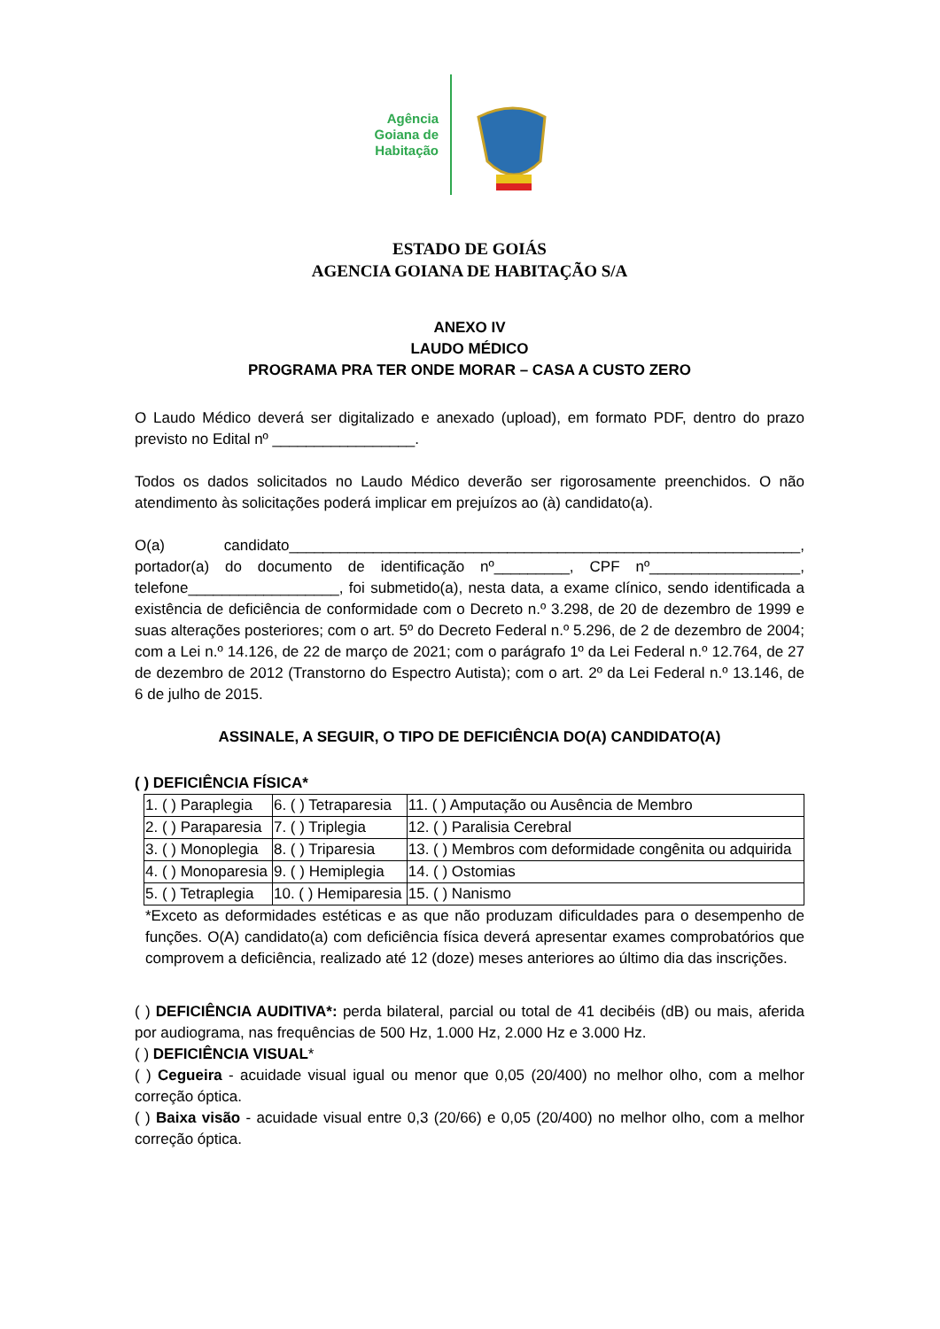Agência
Goiana de
Habitação
ESTADO DE GOIÁS
AGENCIA GOIANA DE HABITAÇÃO S/A
ANEXO IV
LAUDO MÉDICO
PROGRAMA PRA TER ONDE MORAR – CASA A CUSTO ZERO
O Laudo Médico deverá ser digitalizado e anexado (upload), em formato PDF, dentro do prazo previsto no Edital nº _________________.
Todos os dados solicitados no Laudo Médico deverão ser rigorosamente preenchidos. O não atendimento às solicitações poderá implicar em prejuízos ao (à) candidato(a).
O(a) candidato_____________________________________________________________, portador(a) do documento de identificação nº_________, CPF nº__________________, telefone__________________, foi submetido(a), nesta data, a exame clínico, sendo identificada a existência de deficiência de conformidade com o Decreto n.º 3.298, de 20 de dezembro de 1999 e suas alterações posteriores; com o art. 5º do Decreto Federal n.º 5.296, de 2 de dezembro de 2004; com a Lei n.º 14.126, de 22 de março de 2021; com o parágrafo 1º da Lei Federal n.º 12.764, de 27 de dezembro de 2012 (Transtorno do Espectro Autista); com o art. 2º da Lei Federal n.º 13.146, de 6 de julho de 2015.
ASSINALE, A SEGUIR, O TIPO DE DEFICIÊNCIA DO(A) CANDIDATO(A)
( ) DEFICIÊNCIA FÍSICA*
| 1. ( ) Paraplegia | 6. ( ) Tetraparesia | 11. ( ) Amputação ou Ausência de Membro |
| 2. ( ) Paraparesia | 7. ( ) Triplegia | 12. ( ) Paralisia Cerebral |
| 3. ( ) Monoplegia | 8. ( ) Triparesia | 13. ( ) Membros com deformidade congênita ou adquirida |
| 4. ( ) Monoparesia | 9. ( ) Hemiplegia | 14. ( ) Ostomias |
| 5. ( ) Tetraplegia | 10. ( ) Hemiparesia | 15. ( ) Nanismo |
*Exceto as deformidades estéticas e as que não produzam dificuldades para o desempenho de funções. O(A) candidato(a) com deficiência física deverá apresentar exames comprobatórios que comprovem a deficiência, realizado até 12 (doze) meses anteriores ao último dia das inscrições.
( ) DEFICIÊNCIA AUDITIVA*: perda bilateral, parcial ou total de 41 decibéis (dB) ou mais, aferida por audiograma, nas frequências de 500 Hz, 1.000 Hz, 2.000 Hz e 3.000 Hz.
( ) DEFICIÊNCIA VISUAL*
( ) Cegueira - acuidade visual igual ou menor que 0,05 (20/400) no melhor olho, com a melhor correção óptica.
( ) Baixa visão - acuidade visual entre 0,3 (20/66) e 0,05 (20/400) no melhor olho, com a melhor correção óptica.